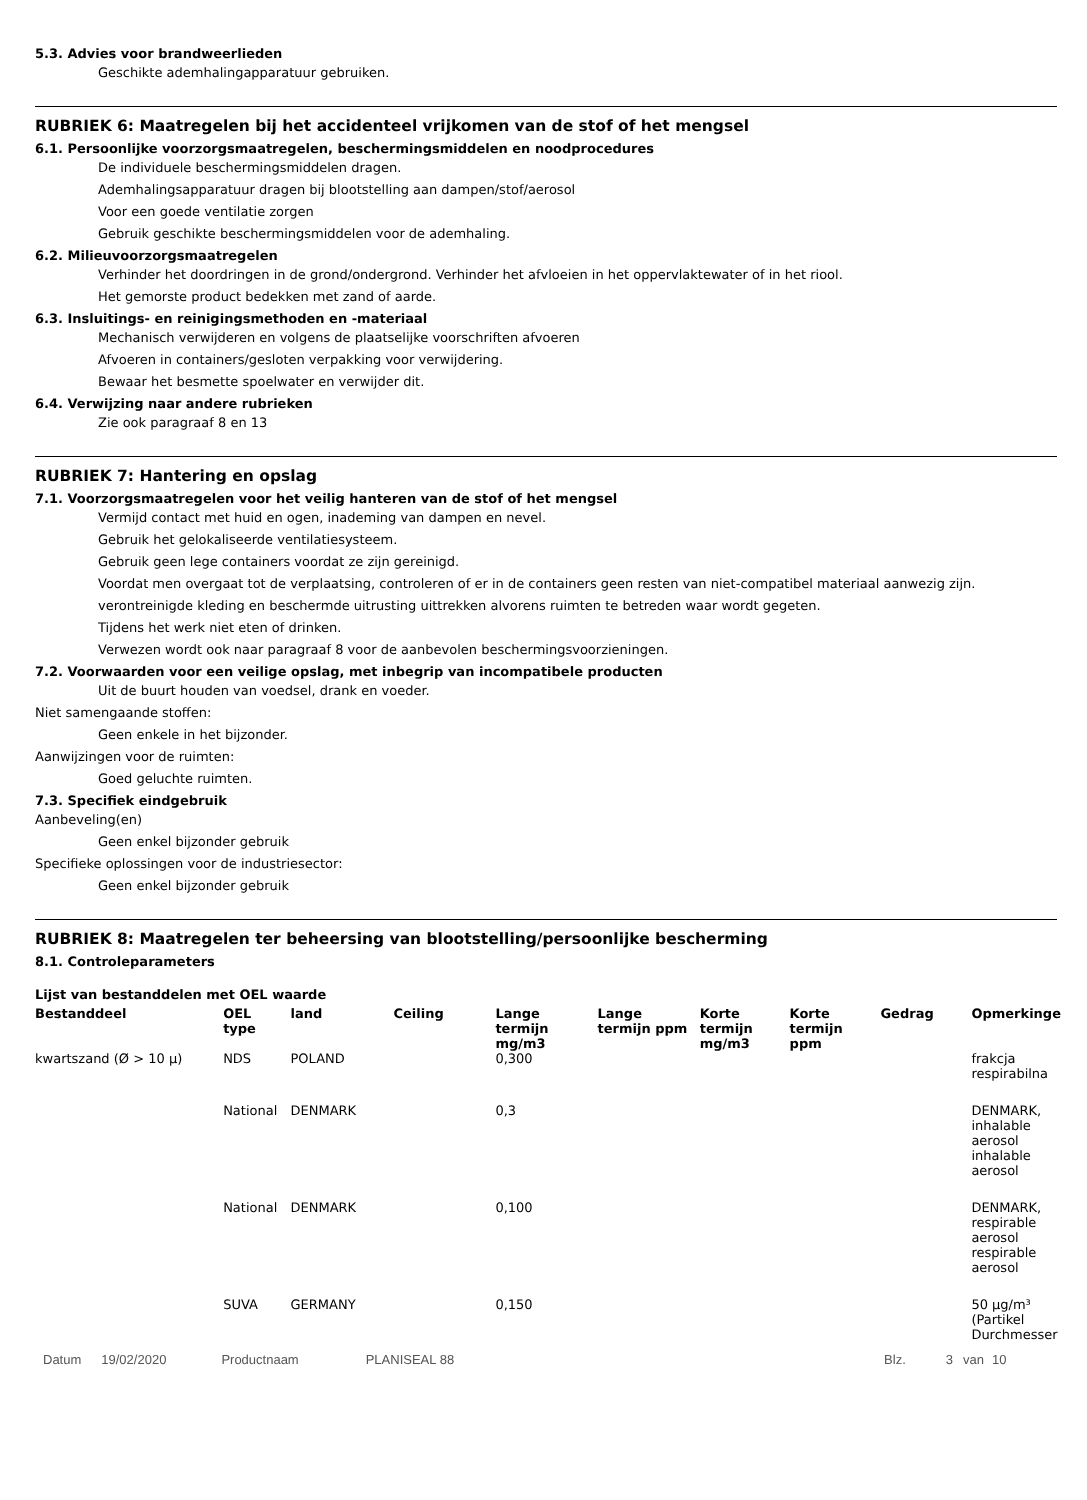5.3. Advies voor brandweerlieden
Geschikte ademhalingapparatuur gebruiken.
RUBRIEK 6: Maatregelen bij het accidenteel vrijkomen van de stof of het mengsel
6.1. Persoonlijke voorzorgsmaatregelen, beschermingsmiddelen en noodprocedures
De individuele beschermingsmiddelen dragen.
Ademhalingsapparatuur dragen bij blootstelling aan dampen/stof/aerosol
Voor een goede ventilatie zorgen
Gebruik geschikte beschermingsmiddelen voor de ademhaling.
6.2. Milieuvoorzorgsmaatregelen
Verhinder het doordringen in de grond/ondergrond. Verhinder het afvloeien in het oppervlaktewater of in het riool.
Het gemorste product bedekken met zand of aarde.
6.3. Insluitings- en reinigingsmethoden en -materiaal
Mechanisch verwijderen en volgens de plaatselijke voorschriften afvoeren
Afvoeren in containers/gesloten verpakking voor verwijdering.
Bewaar het besmette spoelwater en verwijder dit.
6.4. Verwijzing naar andere rubrieken
Zie ook paragraaf 8 en 13
RUBRIEK 7: Hantering en opslag
7.1. Voorzorgsmaatregelen voor het veilig hanteren van de stof of het mengsel
Vermijd contact met huid en ogen, inademing van dampen en nevel.
Gebruik het gelokaliseerde ventilatiesysteem.
Gebruik geen lege containers voordat ze zijn gereinigd.
Voordat men overgaat tot de verplaatsing, controleren of er in de containers geen resten van niet-compatibel materiaal aanwezig zijn.
verontreinigde kleding en beschermde uitrusting uittrekken alvorens ruimten te betreden waar wordt gegeten.
Tijdens het werk niet eten of drinken.
Verwezen wordt ook naar paragraaf 8 voor de aanbevolen beschermingsvoorzieningen.
7.2. Voorwaarden voor een veilige opslag, met inbegrip van incompatibele producten
Uit de buurt houden van voedsel, drank en voeder.
Niet samengaande stoffen:
Geen enkele in het bijzonder.
Aanwijzingen voor de ruimten:
Goed geluchte ruimten.
7.3. Specifiek eindgebruik
Aanbeveling(en)
Geen enkel bijzonder gebruik
Specifieke oplossingen voor de industriesector:
Geen enkel bijzonder gebruik
RUBRIEK 8: Maatregelen ter beheersing van blootstelling/persoonlijke bescherming
8.1. Controleparameters
Lijst van bestanddelen met OEL waarde
| Bestanddeel | OEL type | land | Ceiling | Lange termijn mg/m3 | Lange termijn ppm | Korte termijn mg/m3 | Korte termijn ppm | Gedrag | Opmerkinge |
| --- | --- | --- | --- | --- | --- | --- | --- | --- | --- |
| kwartszand (Ø > 10 µ) | NDS | POLAND | | 0,300 | | | | | frakcja respirabilna |
| | National | DENMARK | | 0,3 | | | | | DENMARK, inhalable aerosol inhalable aerosol |
| | National | DENMARK | | 0,100 | | | | | DENMARK, respirable aerosol respirable aerosol |
| | SUVA | GERMANY | | 0,150 | | | | | 50 µg/m³ (Partikel Durchmesser |
Datum 19/02/2020 Productnaam PLANISEAL 88 Blz. 3 van 10